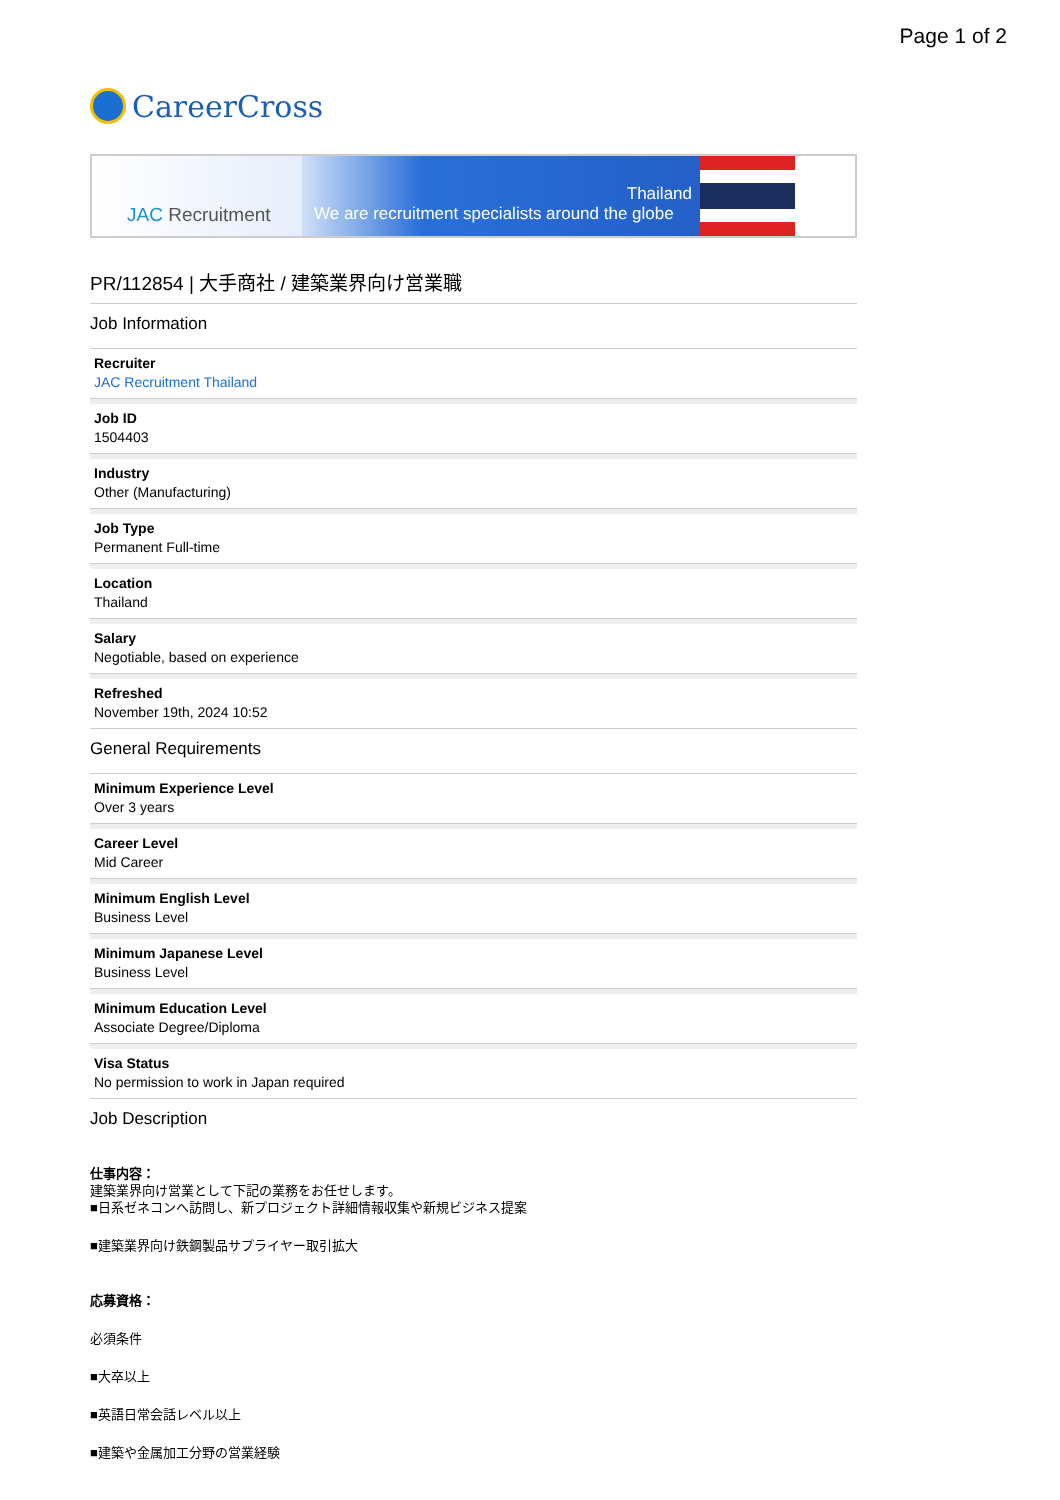Page 1 of 2
CareerCross
JAC Recruitment
Thailand
We are recruitment specialists around the globe
PR/112854 | 大手商社 / 建築業界向け営業職
Job Information
Recruiter
JAC Recruitment Thailand
Job ID
1504403
Industry
Other (Manufacturing)
Job Type
Permanent Full-time
Location
Thailand
Salary
Negotiable, based on experience
Refreshed
November 19th, 2024 10:52
General Requirements
Minimum Experience Level
Over 3 years
Career Level
Mid Career
Minimum English Level
Business Level
Minimum Japanese Level
Business Level
Minimum Education Level
Associate Degree/Diploma
Visa Status
No permission to work in Japan required
Job Description
仕事内容：
建築業界向け営業として下記の業務をお任せします。
■日系ゼネコンへ訪問し、新プロジェクト詳細情報収集や新規ビジネス提案
■建築業界向け鉄鋼製品サプライヤー取引拡大
応募資格：
必須条件
■大卒以上
■英語日常会話レベル以上
■建築や金属加工分野の営業経験